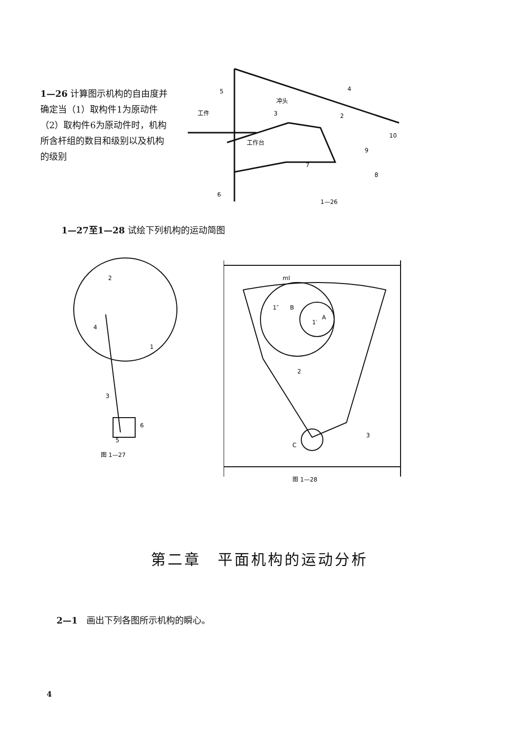1—26 计算图示机构的自由度并确定当（1）取构件1为原动件（2）取构件6为原动件时，机构所含杆组的数目和级别以及机构的级别
5
4
冲头
工件
3
2
10
工作台
9
7
8
6
1—26
1—27至1—28 试绘下列机构的运动简图
2
4
1
3
6
5
图 1—27
ml
1″
B
1′
A
2
C
3
图 1—28
第二章　平面机构的运动分析
2—1　画出下列各图所示机构的瞬心。
4